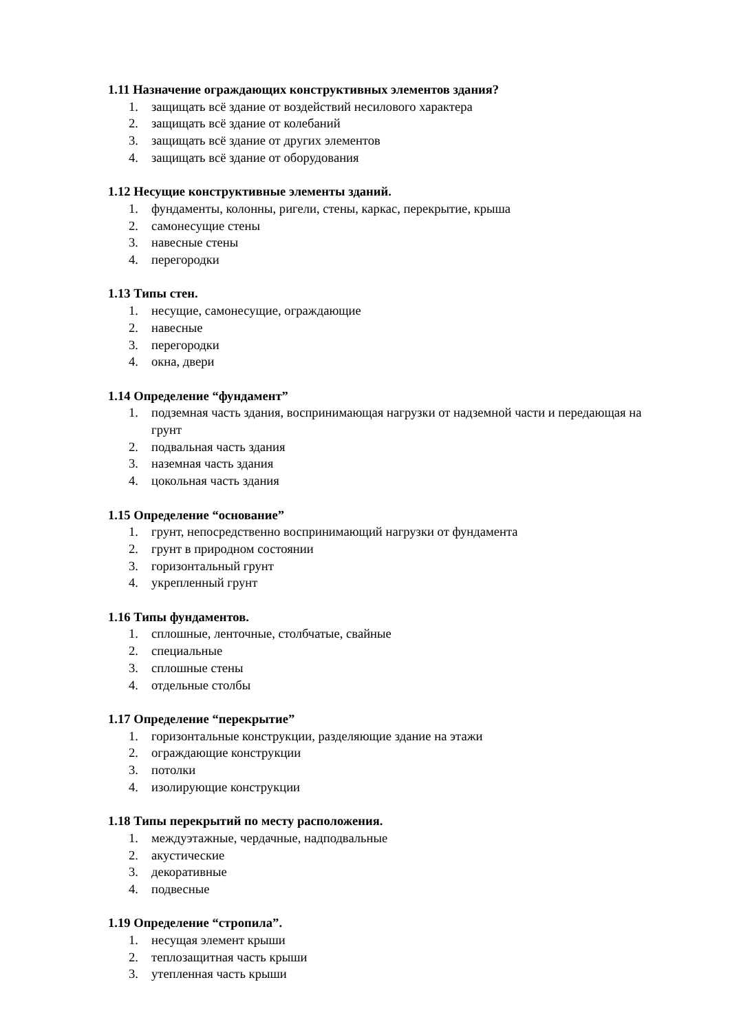1.11 Назначение ограждающих конструктивных элементов здания?
1. защищать всё здание от воздействий несилового характера
2. защищать всё здание от колебаний
3. защищать всё здание от других элементов
4. защищать всё здание от оборудования
1.12 Несущие конструктивные элементы зданий.
1. фундаменты, колонны, ригели, стены, каркас, перекрытие, крыша
2. самонесущие стены
3. навесные стены
4. перегородки
1.13 Типы стен.
1. несущие, самонесущие, ограждающие
2. навесные
3. перегородки
4. окна, двери
1.14 Определение “фундамент”
1. подземная часть здания, воспринимающая нагрузки от надземной части и передающая на грунт
2. подвальная часть здания
3. наземная часть здания
4. цокольная часть здания
1.15 Определение “основание”
1. грунт, непосредственно воспринимающий нагрузки от фундамента
2. грунт в природном состоянии
3. горизонтальный грунт
4. укрепленный грунт
1.16 Типы фундаментов.
1. сплошные, ленточные, столбчатые, свайные
2. специальные
3. сплошные стены
4. отдельные столбы
1.17 Определение “перекрытие”
1. горизонтальные конструкции, разделяющие здание на этажи
2. ограждающие конструкции
3. потолки
4. изолирующие конструкции
1.18 Типы перекрытий по месту расположения.
1. междуэтажные, чердачные, надподвальные
2. акустические
3. декоративные
4. подвесные
1.19 Определение “стропила”.
1. несущая элемент крыши
2. теплозащитная часть крыши
3. утепленная часть крыши